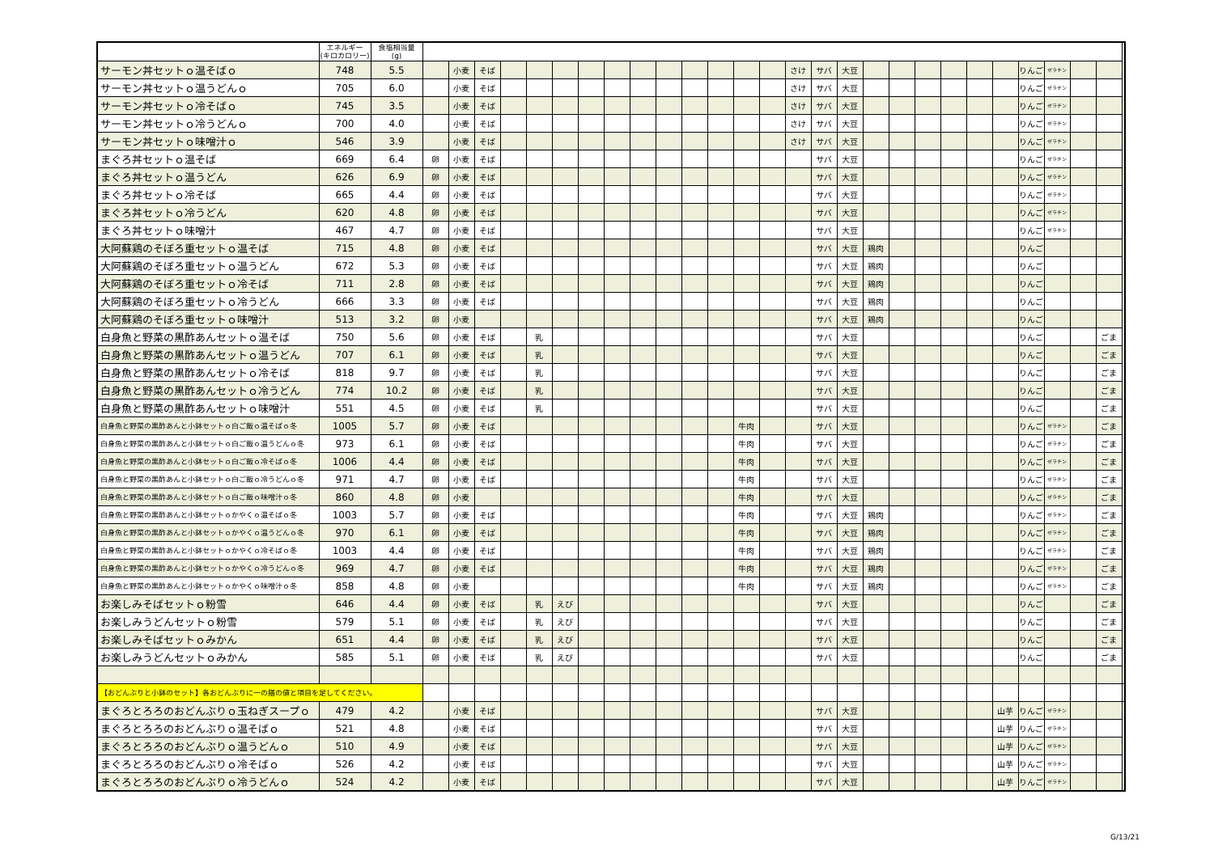| | エネルギー (キロカロリー) | 食塩相当量 (g) | | | | | | | | | | | | | | | | | | | | | | | | | | | | |
| --- | --- | --- | --- | --- | --- | --- | --- | --- | --- | --- | --- | --- | --- | --- | --- | --- | --- | --- | --- | --- | --- | --- | --- | --- | --- | --- | --- | --- | --- | --- |
| サーモン丼セットｏ温そばｏ | 748 | 5.5 | | 小麦 | そば | | | | | | | | | | | | さけ | サバ | 大豆 | | | | | | | りんご | ゼラチン | | | |
| サーモン丼セットｏ温うどんｏ | 705 | 6.0 | | 小麦 | そば | | | | | | | | | | | | さけ | サバ | 大豆 | | | | | | | りんご | ゼラチン | | | |
| サーモン丼セットｏ冷そばｏ | 745 | 3.5 | | 小麦 | そば | | | | | | | | | | | | さけ | サバ | 大豆 | | | | | | | りんご | ゼラチン | | | |
| サーモン丼セットｏ冷うどんｏ | 700 | 4.0 | | 小麦 | そば | | | | | | | | | | | | さけ | サバ | 大豆 | | | | | | | りんご | ゼラチン | | | |
| サーモン丼セットｏ味噌汁ｏ | 546 | 3.9 | | 小麦 | そば | | | | | | | | | | | | さけ | サバ | 大豆 | | | | | | | りんご | ゼラチン | | | |
| まぐろ丼セットｏ温そば | 669 | 6.4 | 卵 | 小麦 | そば | | | | | | | | | | | | | サバ | 大豆 | | | | | | | りんご | ゼラチン | | | |
| まぐろ丼セットｏ温うどん | 626 | 6.9 | 卵 | 小麦 | そば | | | | | | | | | | | | | サバ | 大豆 | | | | | | | りんご | ゼラチン | | | |
| まぐろ丼セットｏ冷そば | 665 | 4.4 | 卵 | 小麦 | そば | | | | | | | | | | | | | サバ | 大豆 | | | | | | | りんご | ゼラチン | | | |
| まぐろ丼セットｏ冷うどん | 620 | 4.8 | 卵 | 小麦 | そば | | | | | | | | | | | | | サバ | 大豆 | | | | | | | りんご | ゼラチン | | | |
| まぐろ丼セットｏ味噌汁 | 467 | 4.7 | 卵 | 小麦 | そば | | | | | | | | | | | | | サバ | 大豆 | | | | | | | りんご | ゼラチン | | | |
| 大阿蘇鶏のそぼろ重セットｏ温そば | 715 | 4.8 | 卵 | 小麦 | そば | | | | | | | | | | | | | サバ | 大豆 | 鶏肉 | | | | | | りんご | | | | |
| 大阿蘇鶏のそぼろ重セットｏ温うどん | 672 | 5.3 | 卵 | 小麦 | そば | | | | | | | | | | | | | サバ | 大豆 | 鶏肉 | | | | | | りんご | | | | |
| 大阿蘇鶏のそぼろ重セットｏ冷そば | 711 | 2.8 | 卵 | 小麦 | そば | | | | | | | | | | | | | サバ | 大豆 | 鶏肉 | | | | | | りんご | | | | |
| 大阿蘇鶏のそぼろ重セットｏ冷うどん | 666 | 3.3 | 卵 | 小麦 | そば | | | | | | | | | | | | | サバ | 大豆 | 鶏肉 | | | | | | りんご | | | | |
| 大阿蘇鶏のそぼろ重セットｏ味噌汁 | 513 | 3.2 | 卵 | 小麦 | | | | | | | | | | | | | | サバ | 大豆 | 鶏肉 | | | | | | りんご | | | | |
| 白身魚と野菜の黒酢あんセットｏ温そば | 750 | 5.6 | 卵 | 小麦 | そば | | 乳 | | | | | | | | | | | サバ | 大豆 | | | | | | | りんご | | | ごま | |
| 白身魚と野菜の黒酢あんセットｏ温うどん | 707 | 6.1 | 卵 | 小麦 | そば | | 乳 | | | | | | | | | | | サバ | 大豆 | | | | | | | りんご | | | ごま | |
| 白身魚と野菜の黒酢あんセットｏ冷そば | 818 | 9.7 | 卵 | 小麦 | そば | | 乳 | | | | | | | | | | | サバ | 大豆 | | | | | | | りんご | | | ごま | |
| 白身魚と野菜の黒酢あんセットｏ冷うどん | 774 | 10.2 | 卵 | 小麦 | そば | | 乳 | | | | | | | | | | | サバ | 大豆 | | | | | | | りんご | | | ごま | |
| 白身魚と野菜の黒酢あんセットｏ味噌汁 | 551 | 4.5 | 卵 | 小麦 | そば | | 乳 | | | | | | | | | | | サバ | 大豆 | | | | | | | りんご | | | ごま | |
| 白身魚と野菜の黒酢あんと小鉢セットｏ白ご飯ｏ温そばｏ冬 | 1005 | 5.7 | 卵 | 小麦 | そば | | | | | | | | | | 牛肉 | | | サバ | 大豆 | | | | | | | りんご | ゼラチン | | ごま | |
| 白身魚と野菜の黒酢あんと小鉢セットｏ白ご飯ｏ温うどんｏ冬 | 973 | 6.1 | 卵 | 小麦 | そば | | | | | | | | | | 牛肉 | | | サバ | 大豆 | | | | | | | りんご | ゼラチン | | ごま | |
| 白身魚と野菜の黒酢あんと小鉢セットｏ白ご飯ｏ冷そばｏ冬 | 1006 | 4.4 | 卵 | 小麦 | そば | | | | | | | | | | 牛肉 | | | サバ | 大豆 | | | | | | | りんご | ゼラチン | | ごま | |
| 白身魚と野菜の黒酢あんと小鉢セットｏ白ご飯ｏ冷うどんｏ冬 | 971 | 4.7 | 卵 | 小麦 | そば | | | | | | | | | | 牛肉 | | | サバ | 大豆 | | | | | | | りんご | ゼラチン | | ごま | |
| 白身魚と野菜の黒酢あんと小鉢セットｏ白ご飯ｏ味噌汁ｏ冬 | 860 | 4.8 | 卵 | 小麦 | | | | | | | | | | | 牛肉 | | | サバ | 大豆 | | | | | | | りんご | ゼラチン | | ごま | |
| 白身魚と野菜の黒酢あんと小鉢セットｏかやくｏ温そばｏ冬 | 1003 | 5.7 | 卵 | 小麦 | そば | | | | | | | | | | 牛肉 | | | サバ | 大豆 | 鶏肉 | | | | | | りんご | ゼラチン | | ごま | |
| 白身魚と野菜の黒酢あんと小鉢セットｏかやくｏ温うどんｏ冬 | 970 | 6.1 | 卵 | 小麦 | そば | | | | | | | | | | 牛肉 | | | サバ | 大豆 | 鶏肉 | | | | | | りんご | ゼラチン | | ごま | |
| 白身魚と野菜の黒酢あんと小鉢セットｏかやくｏ冷そばｏ冬 | 1003 | 4.4 | 卵 | 小麦 | そば | | | | | | | | | | 牛肉 | | | サバ | 大豆 | 鶏肉 | | | | | | りんご | ゼラチン | | ごま | |
| 白身魚と野菜の黒酢あんと小鉢セットｏかやくｏ冷うどんｏ冬 | 969 | 4.7 | 卵 | 小麦 | そば | | | | | | | | | | 牛肉 | | | サバ | 大豆 | 鶏肉 | | | | | | りんご | ゼラチン | | ごま | |
| 白身魚と野菜の黒酢あんと小鉢セットｏかやくｏ味噌汁ｏ冬 | 858 | 4.8 | 卵 | 小麦 | | | | | | | | | | | 牛肉 | | | サバ | 大豆 | 鶏肉 | | | | | | りんご | ゼラチン | | ごま | |
| お楽しみそばセットｏ粉雪 | 646 | 4.4 | 卵 | 小麦 | そば | | 乳 | えび | | | | | | | | | | サバ | 大豆 | | | | | | | りんご | | | ごま | |
| お楽しみうどんセットｏ粉雪 | 579 | 5.1 | 卵 | 小麦 | そば | | 乳 | えび | | | | | | | | | | サバ | 大豆 | | | | | | | りんご | | | ごま | |
| お楽しみそばセットｏみかん | 651 | 4.4 | 卵 | 小麦 | そば | | 乳 | えび | | | | | | | | | | サバ | 大豆 | | | | | | | りんご | | | ごま | |
| お楽しみうどんセットｏみかん | 585 | 5.1 | 卵 | 小麦 | そば | | 乳 | えび | | | | | | | | | | サバ | 大豆 | | | | | | | りんご | | | ごま | |
| 【おどんぶりと小鉢のセット】各おどんぶりに一の膳の値と項目を足してください。 | | | | | | | | | | | | | | | | | | | | | | | | | | | | | | |
| まぐろとろろのおどんぶりｏ玉ねぎスープｏ | 479 | 4.2 | | 小麦 | そば | | | | | | | | | | | | | サバ | 大豆 | | | | | | 山芋 | りんご | ゼラチン | | | |
| まぐろとろろのおどんぶりｏ温そばｏ | 521 | 4.8 | | 小麦 | そば | | | | | | | | | | | | | サバ | 大豆 | | | | | | 山芋 | りんご | ゼラチン | | | |
| まぐろとろろのおどんぶりｏ温うどんｏ | 510 | 4.9 | | 小麦 | そば | | | | | | | | | | | | | サバ | 大豆 | | | | | | 山芋 | りんご | ゼラチン | | | |
| まぐろとろろのおどんぶりｏ冷そばｏ | 526 | 4.2 | | 小麦 | そば | | | | | | | | | | | | | サバ | 大豆 | | | | | | 山芋 | りんご | ゼラチン | | | |
| まぐろとろろのおどんぶりｏ冷うどんｏ | 524 | 4.2 | | 小麦 | そば | | | | | | | | | | | | | サバ | 大豆 | | | | | | 山芋 | りんご | ゼラチン | | | |
G/13/21